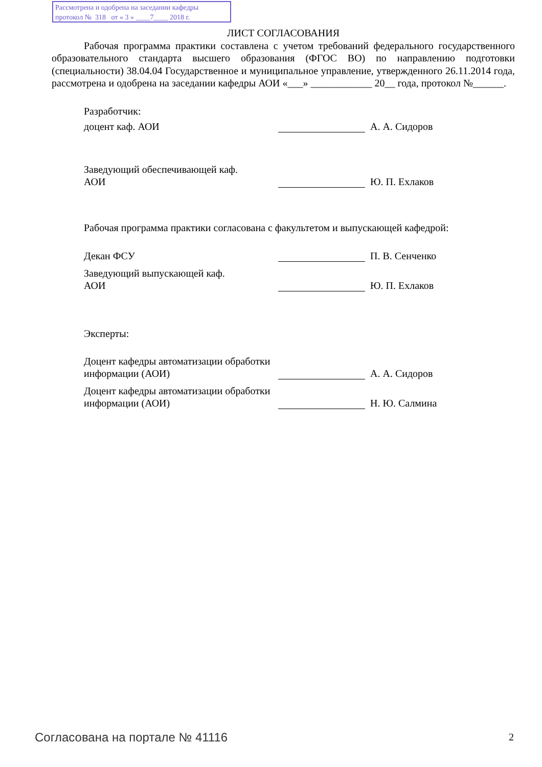Рассмотрена и одобрена на заседании кафедры
протокол № 318 от « 3 » ____7____ 2018 г.
ЛИСТ СОГЛАСОВАНИЯ
Рабочая программа практики составлена с учетом требований федерального государственного образовательного стандарта высшего образования (ФГОС ВО) по направлению подготовки (специальности) 38.04.04 Государственное и муниципальное управление, утвержденного 26.11.2014 года, рассмотрена и одобрена на заседании кафедры АОИ «___» ____________ 20__ года, протокол №______.
| Разработчик: | | | |
| доцент каф. АОИ | | | А. А. Сидоров |
| Заведующий обеспечивающей каф. АОИ | | | Ю. П. Ехлаков |
Рабочая программа практики согласована с факультетом и выпускающей кафедрой:
| Декан ФСУ | | | П. В. Сенченко |
| Заведующий выпускающей каф. АОИ | | | Ю. П. Ехлаков |
| Эксперты: | | | |
| Доцент кафедры автоматизации обработки информации (АОИ) | | | А. А. Сидоров |
| Доцент кафедры автоматизации обработки информации (АОИ) | | | Н. Ю. Салмина |
Согласована на портале № 41116 2